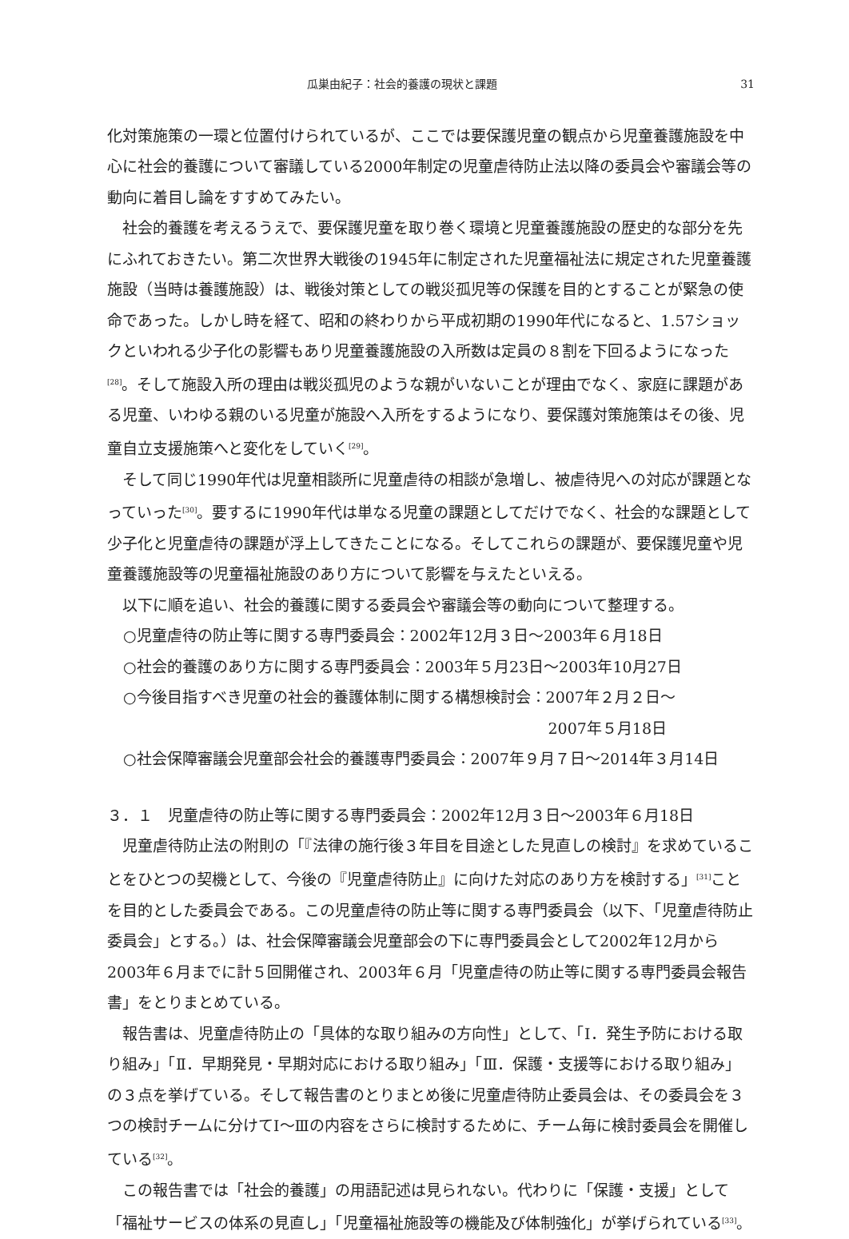瓜巣由紀子：社会的養護の現状と課題 31
化対策施策の一環と位置付けられているが、ここでは要保護児童の観点から児童養護施設を中心に社会的養護について審議している2000年制定の児童虐待防止法以降の委員会や審議会等の動向に着目し論をすすめてみたい。
社会的養護を考えるうえで、要保護児童を取り巻く環境と児童養護施設の歴史的な部分を先にふれておきたい。第二次世界大戦後の1945年に制定された児童福祉法に規定された児童養護施設（当時は養護施設）は、戦後対策としての戦災孤児等の保護を目的とすることが緊急の使命であった。しかし時を経て、昭和の終わりから平成初期の1990年代になると、1.57ショックといわれる少子化の影響もあり児童養護施設の入所数は定員の８割を下回るようになった<sup>[28]</sup>。そして施設入所の理由は戦災孤児のような親がいないことが理由でなく、家庭に課題がある児童、いわゆる親のいる児童が施設へ入所をするようになり、要保護対策施策はその後、児童自立支援施策へと変化をしていく<sup>[29]</sup>。
そして同じ1990年代は児童相談所に児童虐待の相談が急増し、被虐待児への対応が課題となっていった<sup>[30]</sup>。要するに1990年代は単なる児童の課題としてだけでなく、社会的な課題として少子化と児童虐待の課題が浮上してきたことになる。そしてこれらの課題が、要保護児童や児童養護施設等の児童福祉施設のあり方について影響を与えたといえる。
以下に順を追い、社会的養護に関する委員会や審議会等の動向について整理する。
○児童虐待の防止等に関する専門委員会：2002年12月３日～2003年６月18日
○社会的養護のあり方に関する専門委員会：2003年５月23日～2003年10月27日
○今後目指すべき児童の社会的養護体制に関する構想検討会：2007年２月２日～
2007年５月18日
○社会保障審議会児童部会社会的養護専門委員会：2007年９月７日～2014年３月14日
３．１　児童虐待の防止等に関する専門委員会：2002年12月３日～2003年６月18日
児童虐待防止法の附則の「『法律の施行後３年目を目途とした見直しの検討』を求めていることをひとつの契機として、今後の『児童虐待防止』に向けた対応のあり方を検討する」<sup>[31]</sup>ことを目的とした委員会である。この児童虐待の防止等に関する専門委員会（以下、「児童虐待防止委員会」とする。）は、社会保障審議会児童部会の下に専門委員会として2002年12月から2003年６月までに計５回開催され、2003年６月「児童虐待の防止等に関する専門委員会報告書」をとりまとめている。
報告書は、児童虐待防止の「具体的な取り組みの方向性」として、「Ⅰ．発生予防における取り組み」「Ⅱ．早期発見・早期対応における取り組み」「Ⅲ．保護・支援等における取り組み」の３点を挙げている。そして報告書のとりまとめ後に児童虐待防止委員会は、その委員会を３つの検討チームに分けてⅠ～Ⅲの内容をさらに検討するために、チーム毎に検討委員会を開催している<sup>[32]</sup>。
この報告書では「社会的養護」の用語記述は見られない。代わりに「保護・支援」として「福祉サービスの体系の見直し」「児童福祉施設等の機能及び体制強化」が挙げられている<sup>[33]</sup>。